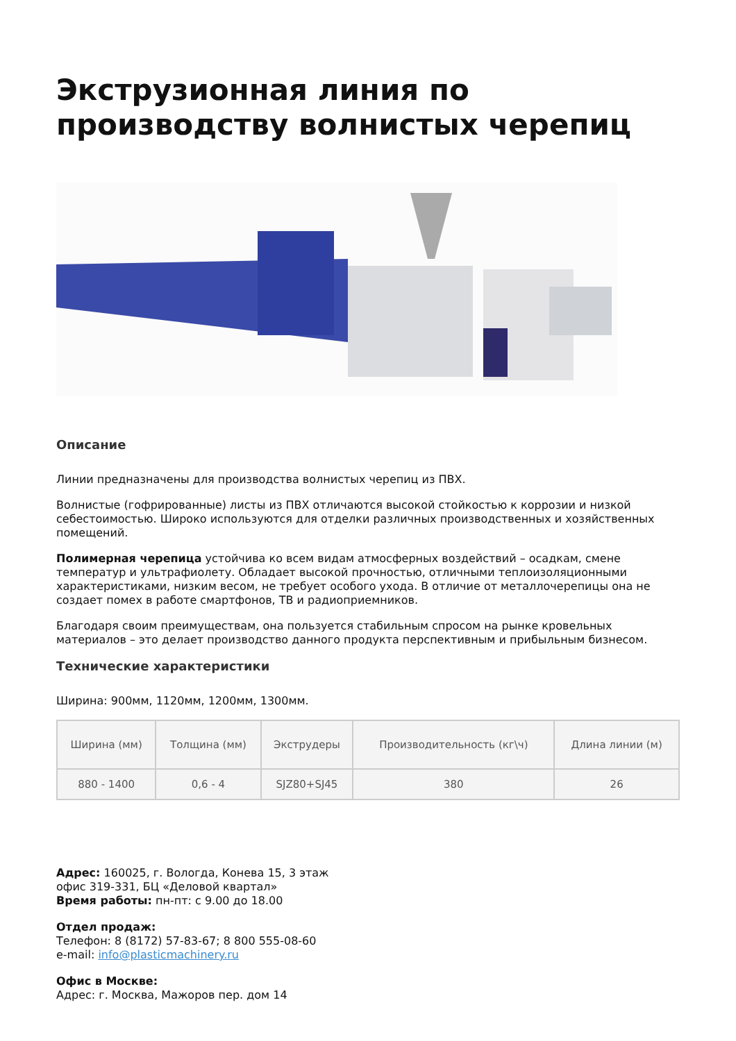Экструзионная линия по производству волнистых черепиц
Описание
Линии предназначены для производства волнистых черепиц из ПВХ.
Волнистые (гофрированные) листы из ПВХ отличаются высокой стойкостью к коррозии и низкой себестоимостью. Широко используются для отделки различных производственных и хозяйственных помещений.
Полимерная черепица устойчива ко всем видам атмосферных воздействий – осадкам, смене температур и ультрафиолету. Обладает высокой прочностью, отличными теплоизоляционными характеристиками, низким весом, не требует особого ухода. В отличие от металлочерепицы она не создает помех в работе смартфонов, ТВ и радиоприемников.
Благодаря своим преимуществам, она пользуется стабильным спросом на рынке кровельных материалов – это делает производство данного продукта перспективным и прибыльным бизнесом.
Технические характеристики
Ширина: 900мм, 1120мм, 1200мм, 1300мм.
| Ширина (мм) | Толщина (мм) | Экструдеры | Производительность (кг\ч) | Длина линии (м) |
| --- | --- | --- | --- | --- |
| 880 - 1400 | 0,6 - 4 | SJZ80+SJ45 | 380 | 26 |
Адрес: 160025, г. Вологда, Конева 15, 3 этаж
офис 319-331, БЦ «Деловой квартал»
Время работы: пн-пт: с 9.00 до 18.00
Отдел продаж:
Телефон: 8 (8172) 57-83-67; 8 800 555-08-60
e-mail: info@plasticmachinery.ru
Офис в Москве:
Адрес: г. Москва, Мажоров пер. дом 14